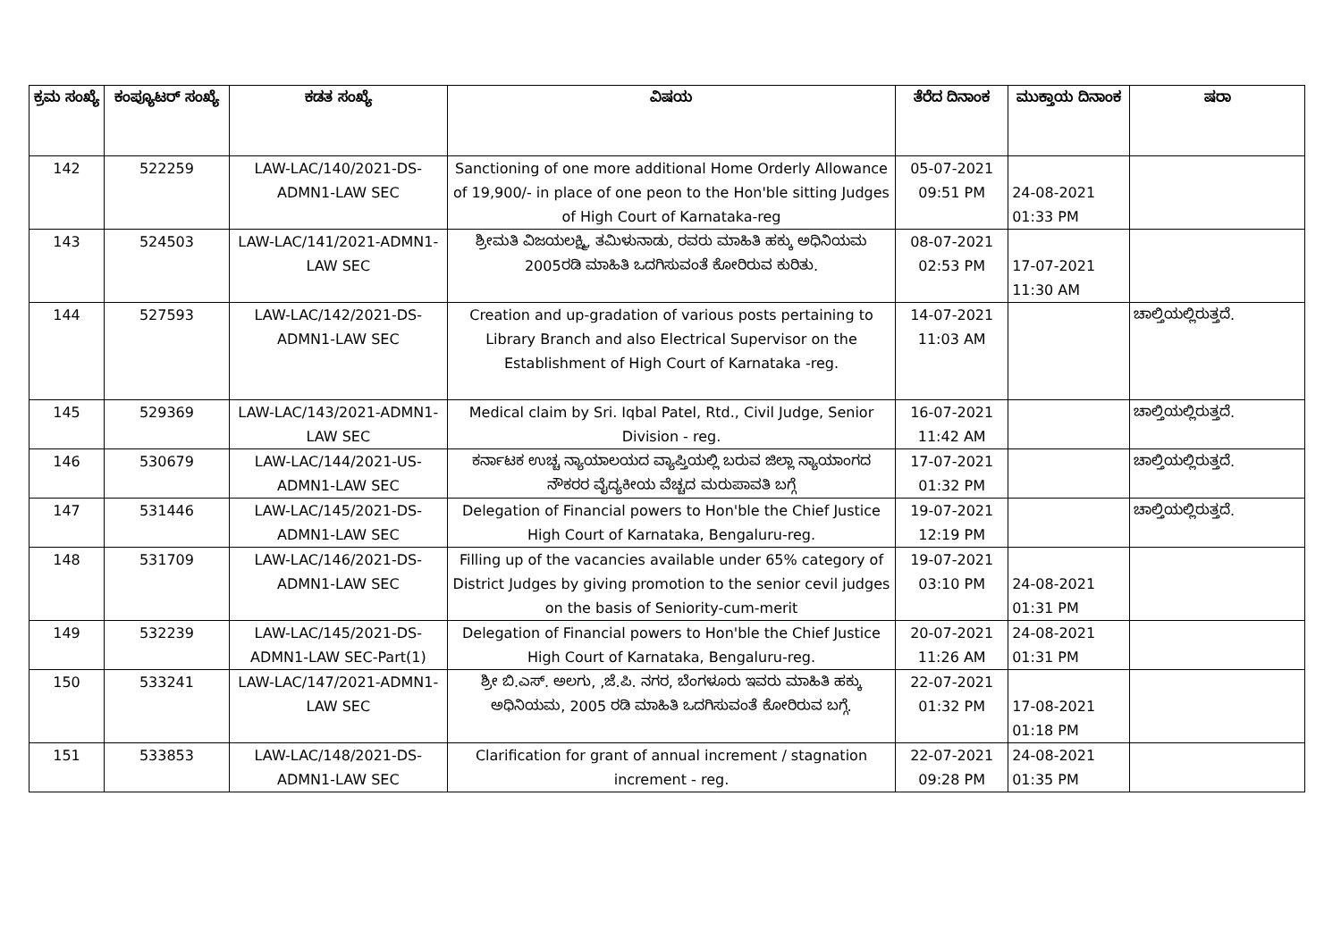| ಕ್ರಮ ಸಂಖ್ಯೆ | ಕಂಪ್ಯೂಟರ್ ಸಂಖ್ಯೆ | ಕಡತ ಸಂಖ್ಯೆ | ವಿಷಯ | ತೆರೆದ ದಿನಾಂಕ | ಮುಕ್ತಾಯ ದಿನಾಂಕ | ಷರಾ |
| --- | --- | --- | --- | --- | --- | --- |
| 142 | 522259 | LAW-LAC/140/2021-DS-ADMN1-LAW SEC | Sanctioning of one more additional Home Orderly Allowance of 19,900/- in place of one peon to the Hon'ble sitting Judges of High Court of Karnataka-reg | 05-07-2021 09:51 PM | 24-08-2021 01:33 PM | |
| 143 | 524503 | LAW-LAC/141/2021-ADMN1-LAW SEC | ಶ್ರೀಮತಿ ವಿಜಯಲಕ್ಷ್ಮಿ, ತಮಿಳುನಾಡು, ರವರು ಮಾಹಿತಿ ಹಕ್ಕು ಅಧಿನಿಯಮ 2005ರಡಿ ಮಾಹಿತಿ ಒದಗಿಸುವಂತೆ ಕೋರಿರುವ ಕುರಿತು. | 08-07-2021 02:53 PM | 17-07-2021 11:30 AM | |
| 144 | 527593 | LAW-LAC/142/2021-DS-ADMN1-LAW SEC | Creation and up-gradation of various posts pertaining to Library Branch and also Electrical Supervisor on the Establishment of High Court of Karnataka -reg. | 14-07-2021 11:03 AM | | ಚಾಲ್ತಿಯಲ್ಲಿರುತ್ತದೆ. |
| 145 | 529369 | LAW-LAC/143/2021-ADMN1-LAW SEC | Medical claim by Sri. Iqbal Patel, Rtd., Civil Judge, Senior Division - reg. | 16-07-2021 11:42 AM | | ಚಾಲ್ತಿಯಲ್ಲಿರುತ್ತದೆ. |
| 146 | 530679 | LAW-LAC/144/2021-US-ADMN1-LAW SEC | ಕರ್ನಾಟಕ ಉಚ್ಚ ನ್ಯಾಯಾಲಯದ ವ್ಯಾಪ್ತಿಯಲ್ಲಿ ಬರುವ ಜಿಲ್ಲಾ ನ್ಯಾಯಾಂಗದ ನೌಕರರ ವೈದ್ಯಕೀಯ ವೆಚ್ಚದ ಮರುಪಾವತಿ ಬಗ್ಗೆ | 17-07-2021 01:32 PM | | ಚಾಲ್ತಿಯಲ್ಲಿರುತ್ತದೆ. |
| 147 | 531446 | LAW-LAC/145/2021-DS-ADMN1-LAW SEC | Delegation of Financial powers to Hon'ble the Chief Justice High Court of Karnataka, Bengaluru-reg. | 19-07-2021 12:19 PM | | ಚಾಲ್ತಿಯಲ್ಲಿರುತ್ತದೆ. |
| 148 | 531709 | LAW-LAC/146/2021-DS-ADMN1-LAW SEC | Filling up of the vacancies available under 65% category of District Judges by giving promotion to the senior cevil judges on the basis of Seniority-cum-merit | 19-07-2021 03:10 PM | 24-08-2021 01:31 PM | |
| 149 | 532239 | LAW-LAC/145/2021-DS-ADMN1-LAW SEC-Part(1) | Delegation of Financial powers to Hon'ble the Chief Justice High Court of Karnataka, Bengaluru-reg. | 20-07-2021 11:26 AM | 24-08-2021 01:31 PM | |
| 150 | 533241 | LAW-LAC/147/2021-ADMN1-LAW SEC | ಶ್ರೀ ಬಿ.ಎಸ್. ಅಲಗು, ,ಜೆ.ಪಿ. ನಗರ, ಬೆಂಗಳೂರು ಇವರು ಮಾಹಿತಿ ಹಕ್ಕು ಅಧಿನಿಯಮ, 2005 ರಡಿ ಮಾಹಿತಿ ಒದಗಿಸುವಂತೆ ಕೋರಿರುವ ಬಗ್ಗೆ. | 22-07-2021 01:32 PM | 17-08-2021 01:18 PM | |
| 151 | 533853 | LAW-LAC/148/2021-DS-ADMN1-LAW SEC | Clarification for grant of annual increment / stagnation increment - reg. | 22-07-2021 09:28 PM | 24-08-2021 01:35 PM | |